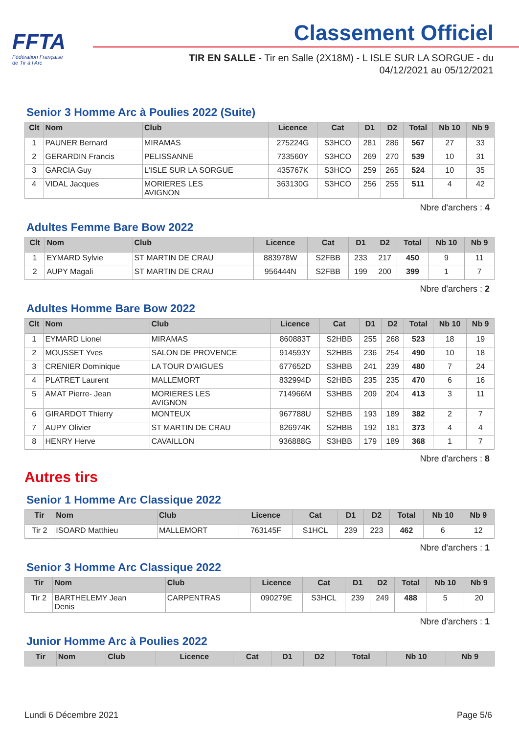FFTA
Fédération Française
de Tir à l'Arc
Classement Officiel
TIR EN SALLE - Tir en Salle (2X18M) - L ISLE SUR LA SORGUE - du
04/12/2021 au 05/12/2021
Senior 3 Homme Arc à Poulies 2022 (Suite)
| Clt | Nom | Club | Licence | Cat | D1 | D2 | Total | Nb 10 | Nb 9 |
| --- | --- | --- | --- | --- | --- | --- | --- | --- | --- |
| 1 | PAUNER Bernard | MIRAMAS | 275224G | S3HCO | 281 | 286 | 567 | 27 | 33 |
| 2 | GERARDIN Francis | PELISSANNE | 733560Y | S3HCO | 269 | 270 | 539 | 10 | 31 |
| 3 | GARCIA Guy | L'ISLE SUR LA SORGUE | 435767K | S3HCO | 259 | 265 | 524 | 10 | 35 |
| 4 | VIDAL Jacques | MORIERES LES AVIGNON | 363130G | S3HCO | 256 | 255 | 511 | 4 | 42 |
Nbre d'archers : 4
Adultes Femme Bare Bow 2022
| Clt | Nom | Club | Licence | Cat | D1 | D2 | Total | Nb 10 | Nb 9 |
| --- | --- | --- | --- | --- | --- | --- | --- | --- | --- |
| 1 | EYMARD Sylvie | ST MARTIN DE CRAU | 883978W | S2FBB | 233 | 217 | 450 | 9 | 11 |
| 2 | AUPY Magali | ST MARTIN DE CRAU | 956444N | S2FBB | 199 | 200 | 399 | 1 | 7 |
Nbre d'archers : 2
Adultes Homme Bare Bow 2022
| Clt | Nom | Club | Licence | Cat | D1 | D2 | Total | Nb 10 | Nb 9 |
| --- | --- | --- | --- | --- | --- | --- | --- | --- | --- |
| 1 | EYMARD Lionel | MIRAMAS | 860883T | S2HBB | 255 | 268 | 523 | 18 | 19 |
| 2 | MOUSSET Yves | SALON DE PROVENCE | 914593Y | S2HBB | 236 | 254 | 490 | 10 | 18 |
| 3 | CRENIER Dominique | LA TOUR D'AIGUES | 677652D | S3HBB | 241 | 239 | 480 | 7 | 24 |
| 4 | PLATRET Laurent | MALLEMORT | 832994D | S2HBB | 235 | 235 | 470 | 6 | 16 |
| 5 | AMAT Pierre- Jean | MORIERES LES AVIGNON | 714966M | S3HBB | 209 | 204 | 413 | 3 | 11 |
| 6 | GIRARDOT Thierry | MONTEUX | 967788U | S2HBB | 193 | 189 | 382 | 2 | 7 |
| 7 | AUPY Olivier | ST MARTIN DE CRAU | 826974K | S2HBB | 192 | 181 | 373 | 4 | 4 |
| 8 | HENRY Herve | CAVAILLON | 936888G | S3HBB | 179 | 189 | 368 | 1 | 7 |
Nbre d'archers : 8
Autres tirs
Senior 1 Homme Arc Classique 2022
| Tir | Nom | Club | Licence | Cat | D1 | D2 | Total | Nb 10 | Nb 9 |
| --- | --- | --- | --- | --- | --- | --- | --- | --- | --- |
| Tir 2 | ISOARD Matthieu | MALLEMORT | 763145F | S1HCL | 239 | 223 | 462 | 6 | 12 |
Nbre d'archers : 1
Senior 3 Homme Arc Classique 2022
| Tir | Nom | Club | Licence | Cat | D1 | D2 | Total | Nb 10 | Nb 9 |
| --- | --- | --- | --- | --- | --- | --- | --- | --- | --- |
| Tir 2 | BARTHELEMY Jean Denis | CARPENTRAS | 090279E | S3HCL | 239 | 249 | 488 | 5 | 20 |
Nbre d'archers : 1
Junior Homme Arc à Poulies 2022
| Tir | Nom | Club | Licence | Cat | D1 | D2 | Total | Nb 10 | Nb 9 |
| --- | --- | --- | --- | --- | --- | --- | --- | --- | --- |
Lundi 6 Décembre 2021 Page 5/6